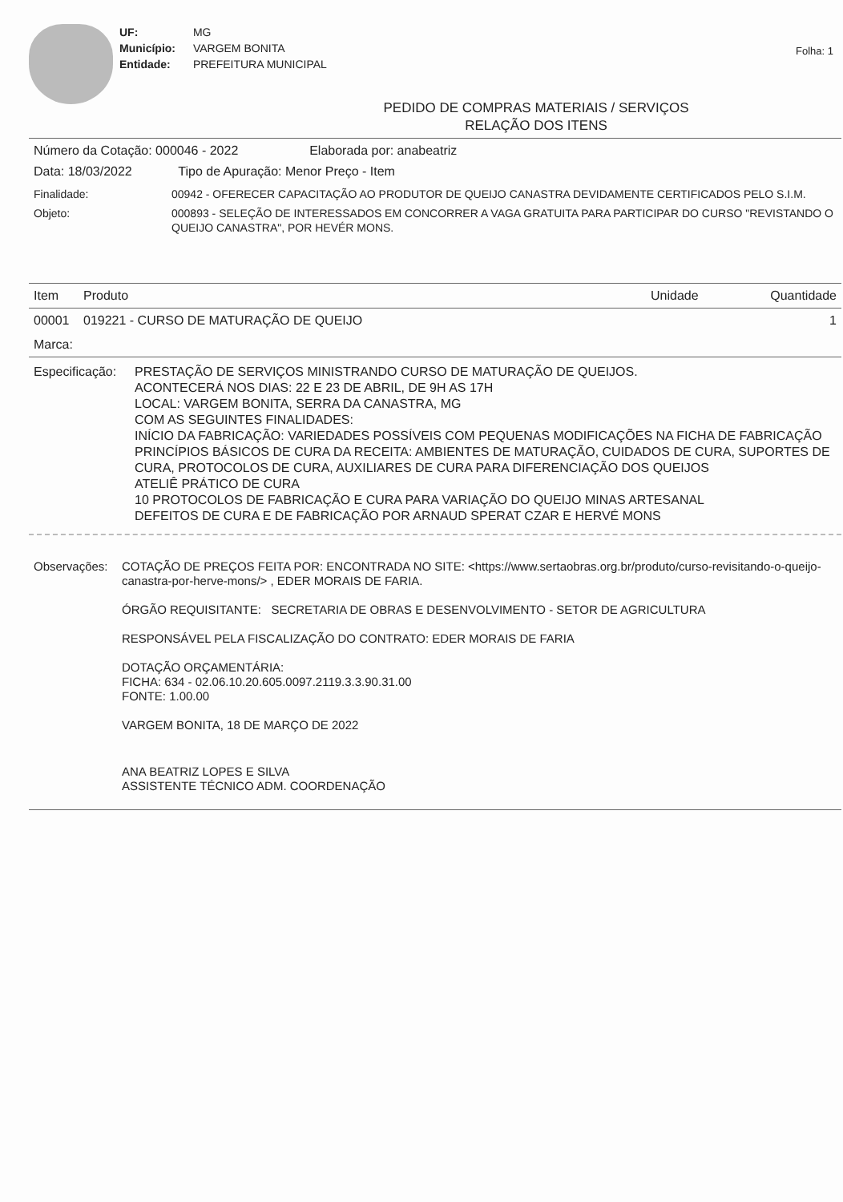UF: MG
Município: VARGEM BONITA
Entidade: PREFEITURA MUNICIPAL
Folha: 1
PEDIDO DE COMPRAS MATERIAIS / SERVIÇOS
RELAÇÃO DOS ITENS
Número da Cotação: 000046 - 2022 Elaborada por: anabeatriz
Data: 18/03/2022 Tipo de Apuração: Menor Preço - Item
Finalidade: 00942 - OFERECER CAPACITAÇÃO AO PRODUTOR DE QUEIJO CANASTRA DEVIDAMENTE CERTIFICADOS PELO S.I.M.
Objeto: 000893 - SELEÇÃO DE INTERESSADOS EM CONCORRER A VAGA GRATUITA PARA PARTICIPAR DO CURSO "REVISTANDO O QUEIJO CANASTRA", POR HEVÉR MONS.
| Item | Produto | Unidade | Quantidade |
| --- | --- | --- | --- |
| 00001 | 019221 - CURSO DE MATURAÇÃO DE QUEIJO | | 1 |
| Marca: | | | |
Especificação:
PRESTAÇÃO DE SERVIÇOS MINISTRANDO CURSO DE MATURAÇÃO DE QUEIJOS.
ACONTECERÁ NOS DIAS: 22 E 23 DE ABRIL, DE 9H AS 17H
LOCAL: VARGEM BONITA, SERRA DA CANASTRA, MG
COM AS SEGUINTES FINALIDADES:
INÍCIO DA FABRICAÇÃO: VARIEDADES POSSÍVEIS COM PEQUENAS MODIFICAÇÕES NA FICHA DE FABRICAÇÃO
PRINCÍPIOS BÁSICOS DE CURA DA RECEITA: AMBIENTES DE MATURAÇÃO, CUIDADOS DE CURA, SUPORTES DE CURA, PROTOCOLOS DE CURA, AUXILIARES DE CURA PARA DIFERENCIAÇÃO DOS QUEIJOS
ATELIÊ PRÁTICO DE CURA
10 PROTOCOLOS DE FABRICAÇÃO E CURA PARA VARIAÇÃO DO QUEIJO MINAS ARTESANAL
DEFEITOS DE CURA E DE FABRICAÇÃO POR ARNAUD SPERAT CZAR E HERVÉ MONS
Observações: COTAÇÃO DE PREÇOS FEITA POR: ENCONTRADA NO SITE: <https://www.sertaobras.org.br/produto/curso-revisitando-o-queijo-canastra-por-herve-mons/> , EDER MORAIS DE FARIA.
ÓRGÃO REQUISITANTE: SECRETARIA DE OBRAS E DESENVOLVIMENTO - SETOR DE AGRICULTURA
RESPONSÁVEL PELA FISCALIZAÇÃO DO CONTRATO: EDER MORAIS DE FARIA
DOTAÇÃO ORÇAMENTÁRIA:
FICHA: 634 - 02.06.10.20.605.0097.2119.3.3.90.31.00
FONTE: 1.00.00
VARGEM BONITA, 18 DE MARÇO DE 2022
ANA BEATRIZ LOPES E SILVA
ASSISTENTE TÉCNICO ADM. COORDENAÇÃO